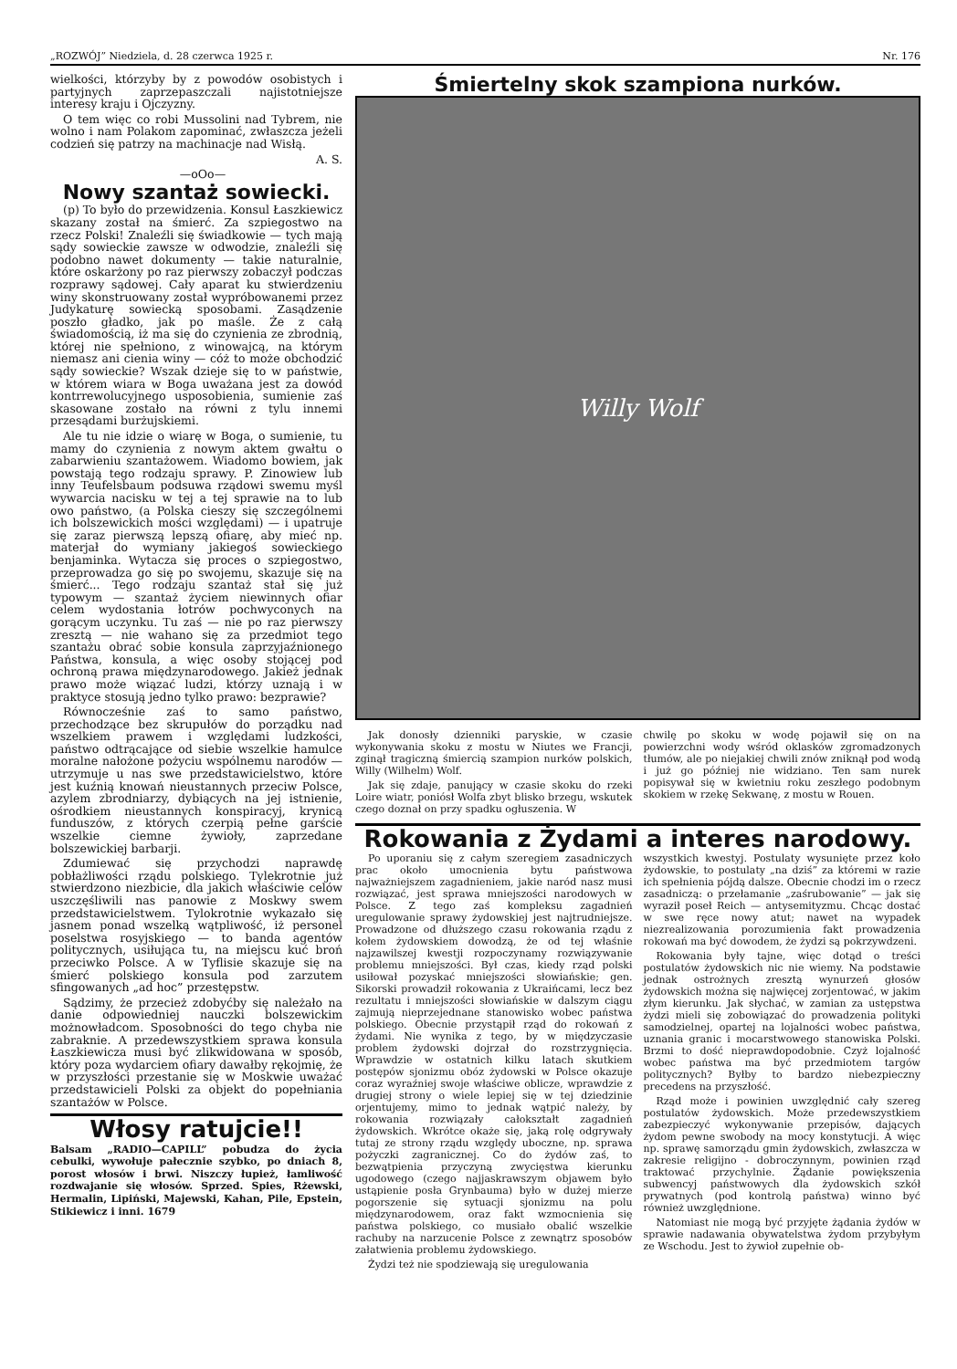„ROZWÓJ” Niedziela, d. 28 czerwca 1925 r. Nr. 176
wielkości, którzyby by z powodów osobistych i partyjnych zaprzepaszczali najistotniejsze interesy kraju i Ojczyzny.
O tem więc co robi Mussolini nad Tybrem, nie wolno i nam Polakom zapominać, zwłaszcza jeżeli codzień się patrzy na machinacje nad Wisłą.
A. S.
—oOo—
Nowy szantaż sowiecki.
(p) To było do przewidzenia. Konsul Łaszkiewicz skazany został na śmierć. Za szpiegostwo na rzecz Polski! Znaleźli się świadkowie — tych mają sądy sowieckie zawsze w odwodzie, znaleźli się podobno nawet dokumenty — takie naturalnie, które oskarżony po raz pierwszy zobaczył podczas rozprawy sądowej. Cały aparat ku stwierdzeniu winy skonstruowany został wypróbowanemi przez Judykaturę sowiecką sposobami. Zasądzenie poszło gładko, jak po maśle. Że z całą świadomością, iż ma się do czynienia ze zbrodnią, której nie spełniono, z winowajcą, na którym niemasz ani cienia winy — cóż to może obchodzić sądy sowieckie? Wszak dzieje się to w państwie, w którem wiara w Boga uważana jest za dowód kontrrewolucyjnego usposobienia, sumienie zaś skasowane zostało na równi z tylu innemi przesądami burżujskiemi.
Ale tu nie idzie o wiarę w Boga, o sumienie, tu mamy do czynienia z nowym aktem gwałtu o zabarwieniu szantażowem. Wiadomo bowiem, jak powstają tego rodzaju sprawy. P. Zinowiew lub inny Teufelsbaum podsuwa rządowi swemu myśl wywarcia nacisku w tej a tej sprawie na to lub owo państwo, (a Polska cieszy się szczególnemi ich bolszewickich mości względami) — i upatruje się zaraz pierwszą lepszą ofiarę, aby mieć np. materjał do wymiany jakiegoś sowieckiego benjaminka. Wytacza się proces o szpiegostwo, przeprowadza go się po swojemu, skazuje się na śmierć... Tego rodzaju szantaż stał się już typowym — szantaż życiem niewinnych ofiar celem wydostania łotrów pochwyconych na gorącym uczynku. Tu zaś — nie po raz pierwszy zresztą — nie wahano się za przedmiot tego szantażu obrać sobie konsula zaprzyjaźnionego Państwa, konsula, a więc osoby stojącej pod ochroną prawa międzynarodowego. Jakież jednak prawo może wiązać ludzi, którzy uznają i w praktyce stosują jedno tylko prawo: bezprawie?
Równocześnie zaś to samo państwo, przechodzące bez skrupułów do porządku nad wszelkiem prawem i względami ludzkości, państwo odtrącające od siebie wszelkie hamulce moralne nałożone pożyciu wspólnemu narodów — utrzymuje u nas swe przedstawicielstwo, które jest kuźnią knowań nieustannych przeciw Polsce, azylem zbrodniarzy, dybiących na jej istnienie, ośrodkiem nieustannych konspiracyj, krynicą funduszów, z których czerpią pełne garście wszelkie ciemne żywioły, zaprzedane bolszewickiej barbarji.
Zdumiewać się przychodzi naprawdę pobłażliwości rządu polskiego. Tylekrotnie już stwierdzono niezbicie, dla jakich właściwie celów uszczęśliwili nas panowie z Moskwy swem przedstawicielstwem. Tylokrotnie wykazało się jasnem ponad wszelką wątpliwość, iż personel poselstwa rosyjskiego — to banda agentów politycznych, usiłująca tu, na miejscu kuć broń przeciwko Polsce. A w Tyflisie skazuje się na śmierć polskiego konsula pod zarzutem sfingowanych „ad hoc” przestępstw.
Sądzimy, że przecież zdobyćby się należało na danie odpowiedniej nauczki bolszewickim możnowładcom. Sposobności do tego chyba nie zabraknie. A przedewszystkiem sprawa konsula Łaszkiewicza musi być zlikwidowana w sposób, który poza wydarciem ofiary dawałby rękojmię, że w przyszłości przestanie się w Moskwie uważać przedstawicieli Polski za objekt do popełniania szantażów w Polsce.
Włosy ratujcie!!
Balsam „RADIO—CAPILL” pobudza do życia cebulki, wywołuje pałecznie szybko, po dniach 8, porost włosów i brwi. Niszczy łupież, łamliwość rozdwajanie się włosów. Sprzed. Spies, Rżewski, Hermalin, Lipiński, Majewski, Kahan, Pile, Epstein, Stikiewicz i inni. 1679
Śmiertelny skok szampiona nurków.
Willy Wolf
Jak donosły dzienniki paryskie, w czasie wykonywania skoku z mostu w Niutes we Francji, zginął tragiczną śmiercią szampion nurków polskich, Willy (Wilhelm) Wolf.
Jak się zdaje, panujący w czasie skoku do rzeki Loire wiatr, poniósł Wolfa zbyt blisko brzegu, wskutek czego doznał on przy spadku ogłuszenia. W
chwilę po skoku w wodę pojawił się on na powierzchni wody wśród oklasków zgromadzonych tłumów, ale po niejakiej chwili znów zniknął pod wodą i już go później nie widziano. Ten sam nurek popisywał się w kwietniu roku zeszłego podobnym skokiem w rzekę Sekwanę, z mostu w Rouen.
Rokowania z Żydami a interes narodowy.
Po uporaniu się z całym szeregiem zasadniczych prac około umocnienia bytu państwowa najważniejszem zagadnieniem, jakie naród nasz musi rozwiązać, jest sprawa mniejszości narodowych w Polsce. Z tego zaś kompleksu zagadnień uregulowanie sprawy żydowskiej jest najtrudniejsze. Prowadzone od dłuższego czasu rokowania rządu z kołem żydowskiem dowodzą, że od tej właśnie najzawilszej kwestji rozpoczynamy rozwiązywanie problemu mniejszości. Był czas, kiedy rząd polski usiłował pozyskać mniejszości słowiańskie; gen. Sikorski prowadził rokowania z Ukraińcami, lecz bez rezultatu i mniejszości słowiańskie w dalszym ciągu zajmują nieprzejednane stanowisko wobec państwa polskiego. Obecnie przystąpił rząd do rokowań z żydami. Nie wynika z tego, by w międzyczasie problem żydowski dojrzał do rozstrzygnięcia. Wprawdzie w ostatnich kilku latach skutkiem postępów sjonizmu obóz żydowski w Polsce okazuje coraz wyraźniej swoje właściwe oblicze, wprawdzie z drugiej strony o wiele lepiej się w tej dziedzinie orjentujemy, mimo to jednak wątpić należy, by rokowania rozwiązały całokształt zagadnień żydowskich. Wkrótce okaże się, jaką rolę odgrywały tutaj ze strony rządu względy uboczne, np. sprawa pożyczki zagranicznej. Co do żydów zaś, to bezwątpienia przyczyną zwycięstwa kierunku ugodowego (czego najjaskrawszym objawem było ustąpienie posła Grynbauma) było w dużej mierze pogorszenie się sytuacji sjonizmu na polu międzynarodowem, oraz fakt wzmocnienia się państwa polskiego, co musiało obalić wszelkie rachuby na narzucenie Polsce z zewnątrz sposobów załatwienia problemu żydowskiego.
Żydzi też nie spodziewają się uregulowania
wszystkich kwestyj. Postulaty wysunięte przez koło żydowskie, to postulaty „na dziś” za któremi w razie ich spełnienia pójdą dalsze. Obecnie chodzi im o rzecz zasadniczą: o przełamanie „zaśrubowanie” — jak się wyraził poseł Reich — antysemityzmu. Chcąc dostać w swe ręce nowy atut; nawet na wypadek niezrealizowania porozumienia fakt prowadzenia rokowań ma być dowodem, że żydzi są pokrzywdzeni.
Rokowania były tajne, więc dotąd o treści postulatów żydowskich nic nie wiemy. Na podstawie jednak ostrożnych zresztą wynurzeń głosów żydowskich można się najwięcej zorjentować, w jakim złym kierunku. Jak słychać, w zamian za ustępstwa żydzi mieli się zobowiązać do prowadzenia polityki samodzielnej, opartej na lojalności wobec państwa, uznania granic i mocarstwowego stanowiska Polski. Brzmi to dość nieprawdopodobnie. Czyż lojalność wobec państwa ma być przedmiotem targów politycznych? Byłby to bardzo niebezpieczny precedens na przyszłość.
Rząd może i powinien uwzględnić cały szereg postulatów żydowskich. Może przedewszystkiem zabezpieczyć wykonywanie przepisów, dających żydom pewne swobody na mocy konstytucji. A więc np. sprawę samorządu gmin żydowskich, zwłaszcza w zakresie religijno - dobroczynnym, powinien rząd traktować przychylnie. Żądanie powiększenia subwencyj państwowych dla żydowskich szkół prywatnych (pod kontrolą państwa) winno być również uwzględnione.
Natomiast nie mogą być przyjęte żądania żydów w sprawie nadawania obywatelstwa żydom przybyłym ze Wschodu. Jest to żywioł zupełnie ob-